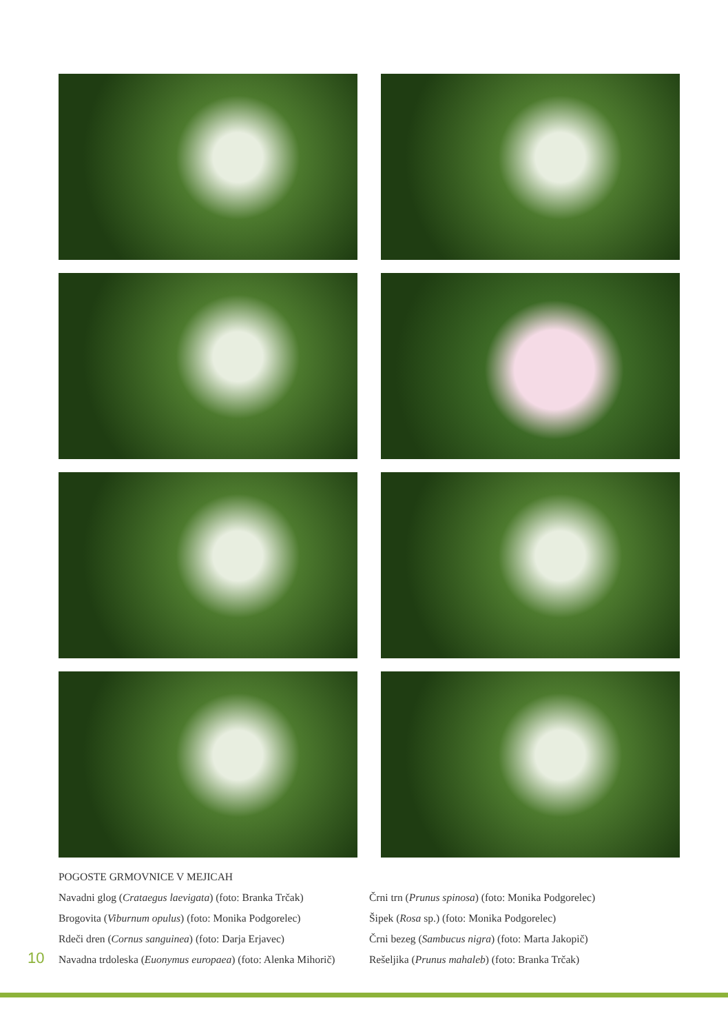POGOSTE GRMOVNICE V MEJICAH
Navadni glog (Crataegus laevigata) (foto: Branka Trčak)
Brogovita (Viburnum opulus) (foto: Monika Podgorelec)
Rdeči dren (Cornus sanguinea) (foto: Darja Erjavec)
Navadna trdoleska (Euonymus europaea) (foto: Alenka Mihorič)
Črni trn (Prunus spinosa) (foto: Monika Podgorelec)
Šipek (Rosa sp.) (foto: Monika Podgorelec)
Črni bezeg (Sambucus nigra) (foto: Marta Jakopič)
Rešeljika (Prunus mahaleb) (foto: Branka Trčak)
10